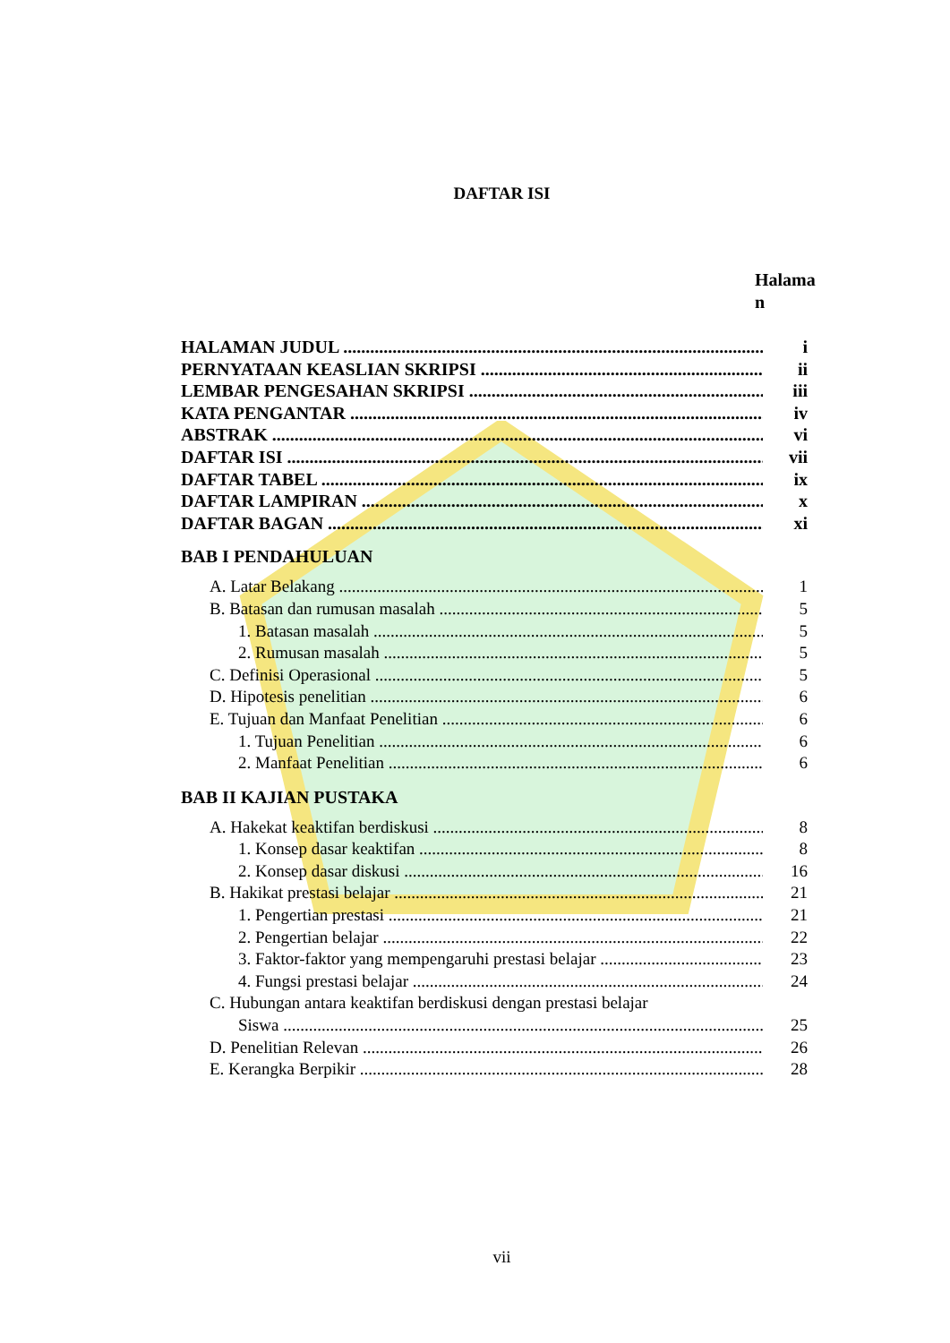DAFTAR ISI
Halama
n
HALAMAN JUDUL i
PERNYATAAN KEASLIAN SKRIPSI ii
LEMBAR PENGESAHAN SKRIPSI iii
KATA PENGANTAR iv
ABSTRAK vi
DAFTAR ISI vii
DAFTAR TABEL ix
DAFTAR LAMPIRAN x
DAFTAR BAGAN xi
BAB I PENDAHULUAN
A. Latar Belakang 1
B. Batasan dan rumusan masalah 5
1. Batasan masalah 5
2. Rumusan masalah 5
C. Definisi Operasional 5
D. Hipotesis penelitian 6
E. Tujuan dan Manfaat Penelitian 6
1. Tujuan Penelitian 6
2. Manfaat Penelitian 6
BAB II KAJIAN PUSTAKA
A. Hakekat keaktifan berdiskusi 8
1. Konsep dasar keaktifan 8
2. Konsep dasar diskusi 16
B. Hakikat prestasi belajar 21
1. Pengertian prestasi 21
2. Pengertian belajar 22
3. Faktor-faktor yang mempengaruhi prestasi belajar 23
4. Fungsi prestasi belajar 24
C. Hubungan antara keaktifan berdiskusi dengan prestasi belajar
Siswa 25
D. Penelitian Relevan 26
E. Kerangka Berpikir 28
vii